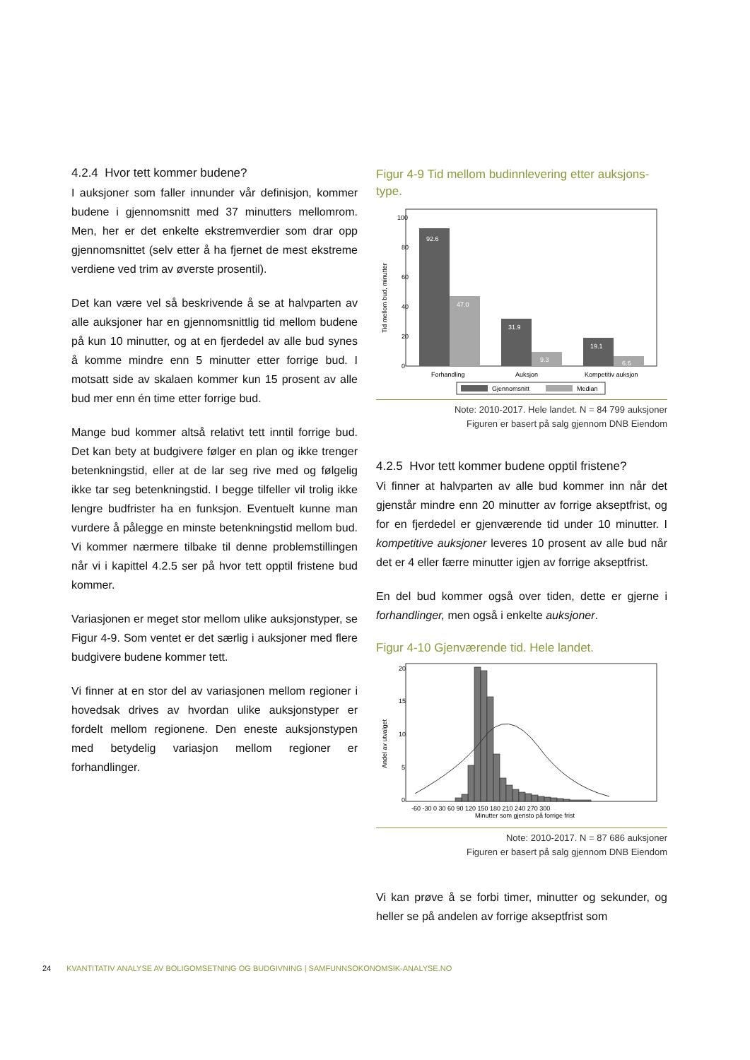4.2.4 Hvor tett kommer budene?
I auksjoner som faller innunder vår definisjon, kommer budene i gjennomsnitt med 37 minutters mellomrom. Men, her er det enkelte ekstremverdier som drar opp gjennomsnittet (selv etter å ha fjernet de mest ekstreme verdiene ved trim av øverste prosentil).
Det kan være vel så beskrivende å se at halvparten av alle auksjoner har en gjennomsnittlig tid mellom budene på kun 10 minutter, og at en fjerdedel av alle bud synes å komme mindre enn 5 minutter etter forrige bud. I motsatt side av skalaen kommer kun 15 prosent av alle bud mer enn én time etter forrige bud.
Mange bud kommer altså relativt tett inntil forrige bud. Det kan bety at budgivere følger en plan og ikke trenger betenkningstid, eller at de lar seg rive med og følgelig ikke tar seg betenkningstid. I begge tilfeller vil trolig ikke lengre budfrister ha en funksjon. Eventuelt kunne man vurdere å pålegge en minste betenkningstid mellom bud. Vi kommer nærmere tilbake til denne problemstillingen når vi i kapittel 4.2.5 ser på hvor tett opptil fristene bud kommer.
Variasjonen er meget stor mellom ulike auksjonstyper, se Figur 4-9. Som ventet er det særlig i auksjoner med flere budgivere budene kommer tett.
Vi finner at en stor del av variasjonen mellom regioner i hovedsak drives av hvordan ulike auksjonstyper er fordelt mellom regionene. Den eneste auksjonstypen med betydelig variasjon mellom regioner er forhandlinger.
Figur 4-9 Tid mellom budinnlevering etter auksjons-type.
Tid mellom bud, minutter
0
20
40
60
80
100
92.6
47.0
31.9
9.3
19.1
6.6
Forhandling
Auksjon
Kompetitiv auksjon
Gjennomsnitt
Median
Note: 2010-2017. Hele landet. N = 84 799 auksjoner
Figuren er basert på salg gjennom DNB Eiendom
4.2.5 Hvor tett kommer budene opptil fristene?
Vi finner at halvparten av alle bud kommer inn når det gjenstår mindre enn 20 minutter av forrige akseptfrist, og for en fjerdedel er gjenværende tid under 10 minutter. I kompetitive auksjoner leveres 10 prosent av alle bud når det er 4 eller færre minutter igjen av forrige akseptfrist.
En del bud kommer også over tiden, dette er gjerne i forhandlinger, men også i enkelte auksjoner.
Figur 4-10 Gjenværende tid. Hele landet.
Andel av utvalget
0
5
10
15
20
-60 -30 0 30 60 90 120 150 180 210 240 270 300
Minutter som gjensto på forrige frist
Note: 2010-2017. N = 87 686 auksjoner
Figuren er basert på salg gjennom DNB Eiendom
Vi kan prøve å se forbi timer, minutter og sekunder, og heller se på andelen av forrige akseptfrist som
24 KVANTITATIV ANALYSE AV BOLIGOMSETNING OG BUDGIVNING | SAMFUNNSOKONOMSIK-ANALYSE.NO